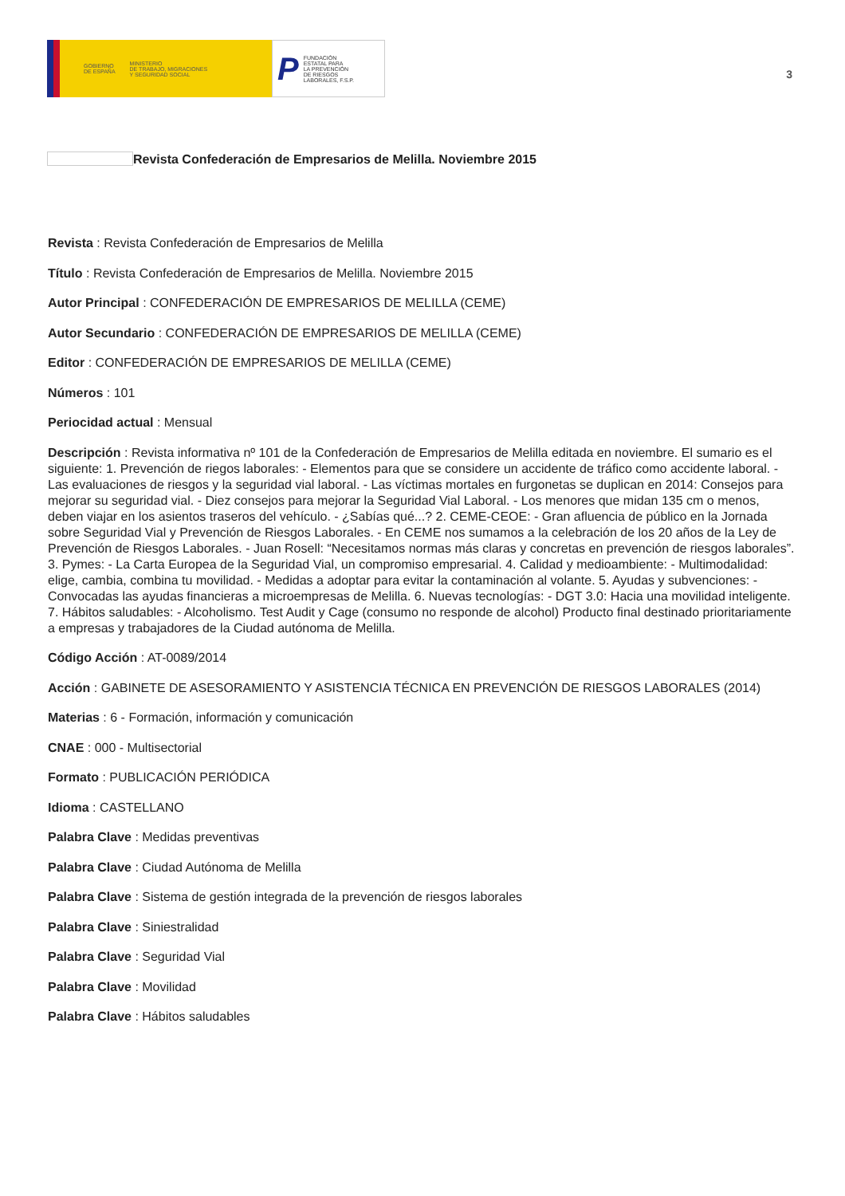GOBIERNO
DE ESPAÑA MINISTERIO
DE TRABAJO, MIGRACIONES
Y SEGURIDAD SOCIAL
P FUNDACIÓN
ESTATAL PARA
LA PREVENCIÓN
DE RIESGOS
LABORALES, F.S.P.
3
Revista Confederación de Empresarios de Melilla. Noviembre 2015
Revista : Revista Confederación de Empresarios de Melilla
Título : Revista Confederación de Empresarios de Melilla. Noviembre 2015
Autor Principal : CONFEDERACIÓN DE EMPRESARIOS DE MELILLA (CEME)
Autor Secundario : CONFEDERACIÓN DE EMPRESARIOS DE MELILLA (CEME)
Editor : CONFEDERACIÓN DE EMPRESARIOS DE MELILLA (CEME)
Números : 101
Periocidad actual : Mensual
Descripción : Revista informativa nº 101 de la Confederación de Empresarios de Melilla editada en noviembre. El sumario es el siguiente: 1. Prevención de riegos laborales: - Elementos para que se considere un accidente de tráfico como accidente laboral. - Las evaluaciones de riesgos y la seguridad vial laboral. - Las víctimas mortales en furgonetas se duplican en 2014: Consejos para mejorar su seguridad vial. - Diez consejos para mejorar la Seguridad Vial Laboral. - Los menores que midan 135 cm o menos, deben viajar en los asientos traseros del vehículo. - ¿Sabías qué...? 2. CEME-CEOE: - Gran afluencia de público en la Jornada sobre Seguridad Vial y Prevención de Riesgos Laborales. - En CEME nos sumamos a la celebración de los 20 años de la Ley de Prevención de Riesgos Laborales. - Juan Rosell: “Necesitamos normas más claras y concretas en prevención de riesgos laborales”. 3. Pymes: - La Carta Europea de la Seguridad Vial, un compromiso empresarial. 4. Calidad y medioambiente: - Multimodalidad: elige, cambia, combina tu movilidad. - Medidas a adoptar para evitar la contaminación al volante. 5. Ayudas y subvenciones: - Convocadas las ayudas financieras a microempresas de Melilla. 6. Nuevas tecnologías: - DGT 3.0: Hacia una movilidad inteligente. 7. Hábitos saludables: - Alcoholismo. Test Audit y Cage (consumo no responde de alcohol) Producto final destinado prioritariamente a empresas y trabajadores de la Ciudad autónoma de Melilla.
Código Acción : AT-0089/2014
Acción : GABINETE DE ASESORAMIENTO Y ASISTENCIA TÉCNICA EN PREVENCIÓN DE RIESGOS LABORALES (2014)
Materias : 6 - Formación, información y comunicación
CNAE : 000 - Multisectorial
Formato : PUBLICACIÓN PERIÓDICA
Idioma : CASTELLANO
Palabra Clave : Medidas preventivas
Palabra Clave : Ciudad Autónoma de Melilla
Palabra Clave : Sistema de gestión integrada de la prevención de riesgos laborales
Palabra Clave : Siniestralidad
Palabra Clave : Seguridad Vial
Palabra Clave : Movilidad
Palabra Clave : Hábitos saludables